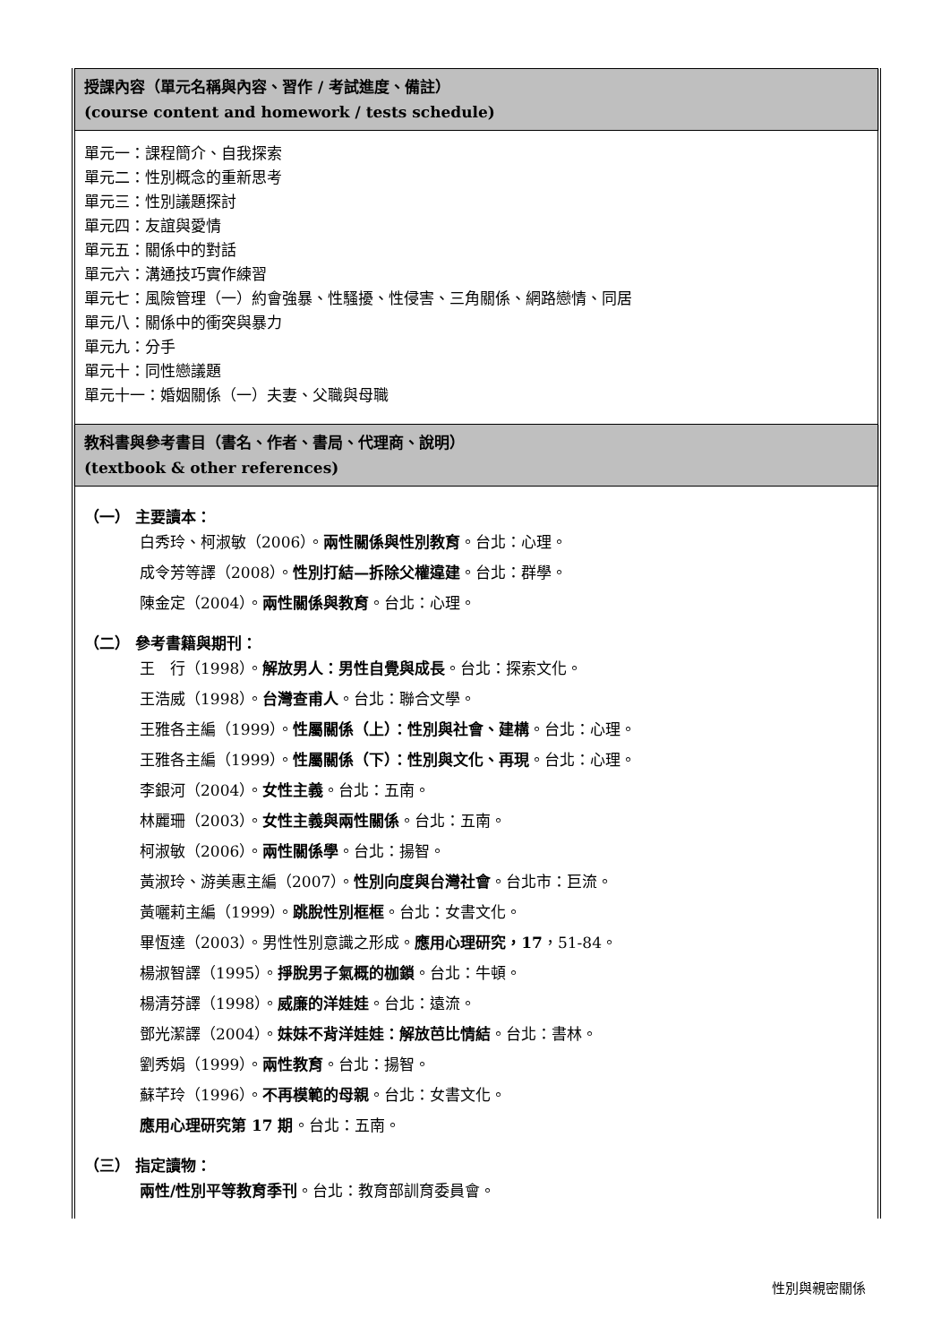| 授課內容（單元名稱與內容、習作 / 考試進度、備註） (course content and homework / tests schedule) |
| 單元一：課程簡介、自我探索 單元二：性別概念的重新思考 單元三：性別議題探討 單元四：友誼與愛情 單元五：關係中的對話 單元六：溝通技巧實作練習 單元七：風險管理（一）約會強暴、性騷擾、性侵害、三角關係、網路戀情、同居 單元八：關係中的衝突與暴力 單元九：分手 單元十：同性戀議題 單元十一：婚姻關係（一）夫妻、父職與母職 |
| 教科書與參考書目（書名、作者、書局、代理商、說明） (textbook & other references) |
| （一） 主要讀本： 白秀玲、柯淑敏（2006）。 兩性關係與性別教育 。台北：心理。 成令芳等譯（2008）。 性別打結—拆除父權違建 。台北：群學。 陳金定（2004）。 兩性關係與教育 。台北：心理。 （二） 參考書籍與期刊： 王 行（1998）。 解放男人：男性自覺與成長 。台北：探索文化。 王浩威（1998）。 台灣查甫人 。台北：聯合文學。 王雅各主編（1999）。 性屬關係（上）：性別與社會、建構 。台北：心理。 王雅各主編（1999）。 性屬關係（下）：性別與文化、再現 。台北：心理。 李銀河（2004）。 女性主義 。台北：五南。 林麗珊（2003）。 女性主義與兩性關係 。台北：五南。 柯淑敏（2006）。 兩性關係學 。台北：揚智。 黃淑玲、游美惠主編（2007）。 性別向度與台灣社會 。台北市：巨流。 黃囇莉主編（1999）。 跳脫性別框框 。台北：女書文化。 畢恆達（2003）。男性性別意識之形成。 應用心理研究，17 ，51-84。 楊淑智譯（1995）。 掙脫男子氣概的枷鎖 。台北：牛頓。 楊清芬譯（1998）。 威廉的洋娃娃 。台北：遠流。 鄧光潔譯（2004）。 妹妹不背洋娃娃：解放芭比情結 。台北：書林。 劉秀娟（1999）。 兩性教育 。台北：揚智。 蘇芊玲（1996）。 不再模範的母親 。台北：女書文化。 應用心理研究第 17 期 。台北：五南。 （三） 指定讀物： 兩性/性別平等教育季刊 。台北：教育部訓育委員會。 |
性別與親密關係